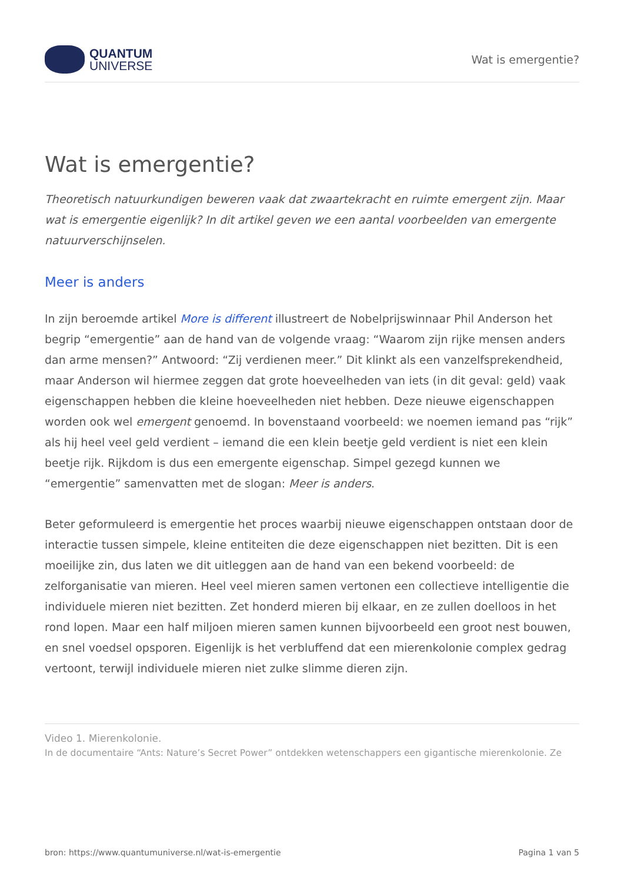QUANTUM
UNIVERSE
Wat is emergentie?
Wat is emergentie?
Theoretisch natuurkundigen beweren vaak dat zwaartekracht en ruimte emergent zijn. Maar wat is emergentie eigenlijk? In dit artikel geven we een aantal voorbeelden van emergente natuurverschijnselen.
Meer is anders
In zijn beroemde artikel More is different illustreert de Nobelprijswinnaar Phil Anderson het begrip “emergentie” aan de hand van de volgende vraag: “Waarom zijn rijke mensen anders dan arme mensen?” Antwoord: “Zij verdienen meer.” Dit klinkt als een vanzelfsprekendheid, maar Anderson wil hiermee zeggen dat grote hoeveelheden van iets (in dit geval: geld) vaak eigenschappen hebben die kleine hoeveelheden niet hebben. Deze nieuwe eigenschappen worden ook wel emergent genoemd. In bovenstaand voorbeeld: we noemen iemand pas “rijk” als hij heel veel geld verdient – iemand die een klein beetje geld verdient is niet een klein beetje rijk. Rijkdom is dus een emergente eigenschap. Simpel gezegd kunnen we “emergentie” samenvatten met de slogan: Meer is anders.
Beter geformuleerd is emergentie het proces waarbij nieuwe eigenschappen ontstaan door de interactie tussen simpele, kleine entiteiten die deze eigenschappen niet bezitten. Dit is een moeilijke zin, dus laten we dit uitleggen aan de hand van een bekend voorbeeld: de zelforganisatie van mieren. Heel veel mieren samen vertonen een collectieve intelligentie die individuele mieren niet bezitten. Zet honderd mieren bij elkaar, en ze zullen doelloos in het rond lopen. Maar een half miljoen mieren samen kunnen bijvoorbeeld een groot nest bouwen, en snel voedsel opsporen. Eigenlijk is het verbluffend dat een mierenkolonie complex gedrag vertoont, terwijl individuele mieren niet zulke slimme dieren zijn.
Video 1. Mierenkolonie.
In de documentaire “Ants: Nature’s Secret Power” ontdekken wetenschappers een gigantische mierenkolonie. Ze
bron: https://www.quantumuniverse.nl/wat-is-emergentie Pagina 1 van 5